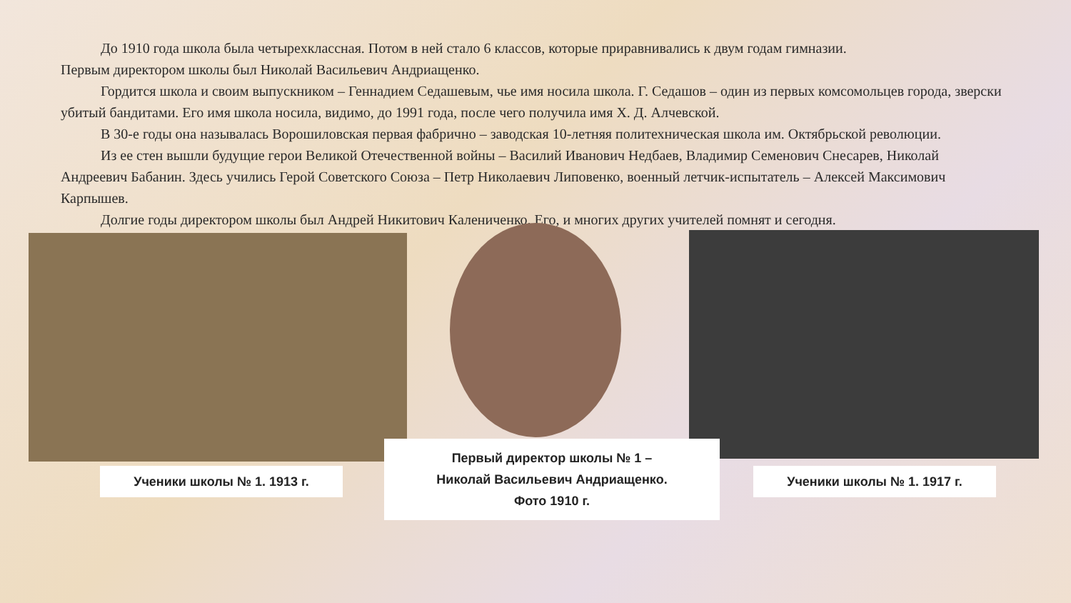До 1910 года школа была четырехклассная. Потом в ней стало 6 классов, которые приравнивались к двум годам гимназии.
Первым директором школы был Николай Васильевич Андриащенко.
Гордится школа и своим выпускником – Геннадием Седашевым, чье имя носила школа. Г. Седашов – один из первых комсомольцев города, зверски убитый бандитами. Его имя школа носила, видимо, до 1991 года, после чего получила имя Х. Д. Алчевской.
В 30-е годы она называлась Ворошиловская первая фабрично – заводская 10-летняя политехническая школа им. Октябрьской революции.
Из ее стен вышли будущие герои Великой Отечественной войны – Василий Иванович Недбаев, Владимир Семенович Снесарев, Николай Андреевич Бабанин. Здесь учились Герой Советского Союза – Петр Николаевич Липовенко, военный летчик-испытатель – Алексей Максимович Карпышев.
Долгие годы директором школы был Андрей Никитович Калениченко. Его, и многих других учителей помнят и сегодня.
Ученики школы № 1. 1913 г.
Первый директор школы № 1 –
Николай Васильевич Андриащенко.
Фото 1910 г.
Ученики школы № 1. 1917 г.